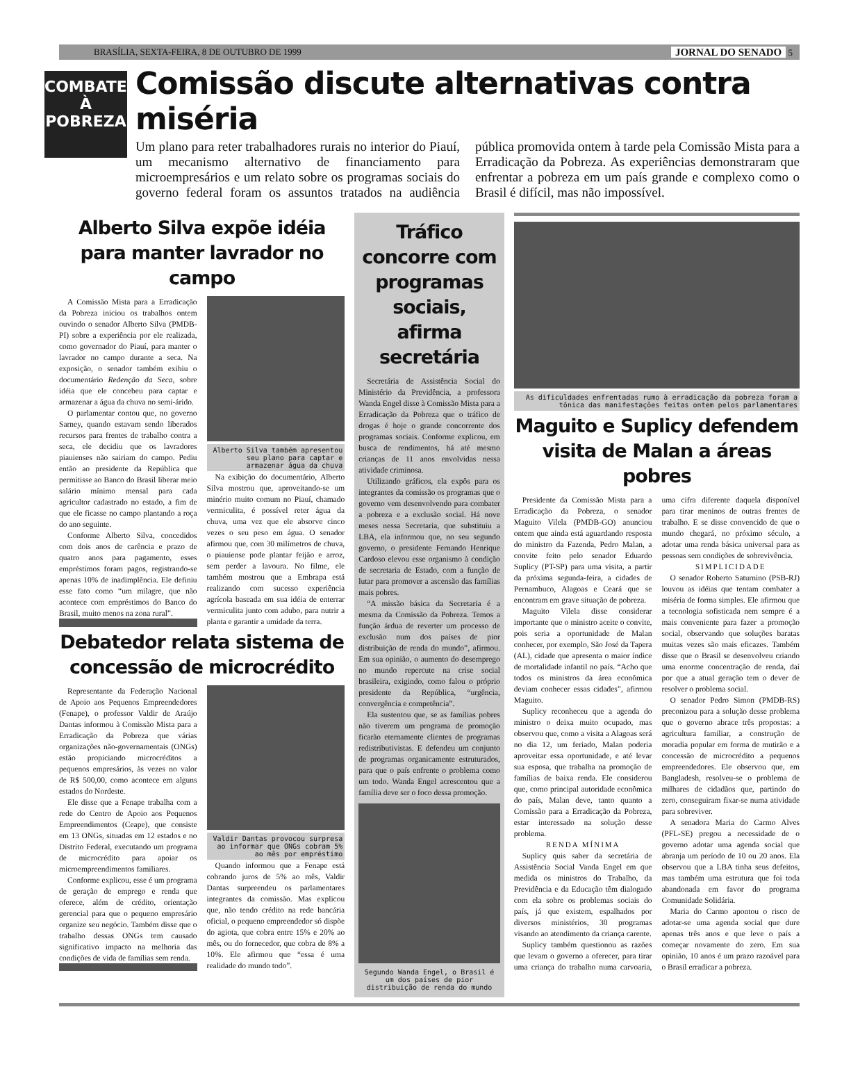BRASÍLIA, SEXTA-FEIRA, 8 DE OUTUBRO DE 1999 JORNAL DO SENADO 5
COMBATE À
POBREZA
Comissão discute alternativas contra miséria
Um plano para reter trabalhadores rurais no interior do Piauí, um mecanismo alternativo de financiamento para microempresários e um relato sobre os programas sociais do governo federal foram os assuntos tratados na audiência pública promovida ontem à tarde pela Comissão Mista para a Erradicação da Pobreza. As experiências demonstraram que enfrentar a pobreza em um país grande e complexo como o Brasil é difícil, mas não impossível.
Alberto Silva expõe idéia para manter lavrador no campo
A Comissão Mista para a Erradicação da Pobreza iniciou os trabalhos ontem ouvindo o senador Alberto Silva (PMDB-PI) sobre a experiência por ele realizada, como governador do Piauí, para manter o lavrador no campo durante a seca. Na exposição, o senador também exibiu o documentário Redenção da Seca, sobre idéia que ele concebeu para captar e armazenar a água da chuva no semi-árido.
O parlamentar contou que, no governo Sarney, quando estavam sendo liberados recursos para frentes de trabalho contra a seca, ele decidiu que os lavradores piauienses não sairiam do campo. Pediu então ao presidente da República que permitisse ao Banco do Brasil liberar meio salário mínimo mensal para cada agricultor cadastrado no estado, a fim de que ele ficasse no campo plantando a roça do ano seguinte.
Conforme Alberto Silva, concedidos com dois anos de carência e prazo de quatro anos para pagamento, esses empréstimos foram pagos, registrando-se apenas 10% de inadimplência. Ele definiu esse fato como “um milagre, que não acontece com empréstimos do Banco do Brasil, muito menos na zona rural”.
Alberto Silva também apresentou seu plano para captar e armazenar água da chuva
Na exibição do documentário, Alberto Silva mostrou que, aproveitando-se um minério muito comum no Piauí, chamado vermiculita, é possível reter água da chuva, uma vez que ele absorve cinco vezes o seu peso em água. O senador afirmou que, com 30 milímetros de chuva, o piauiense pode plantar feijão e arroz, sem perder a lavoura. No filme, ele também mostrou que a Embrapa está realizando com sucesso experiência agrícola baseada em sua idéia de enterrar vermiculita junto com adubo, para nutrir a planta e garantir a umidade da terra.
Debatedor relata sistema de concessão de microcrédito
Representante da Federação Nacional de Apoio aos Pequenos Empreendedores (Fenape), o professor Valdir de Araújo Dantas informou à Comissão Mista para a Erradicação da Pobreza que várias organizações não-governamentais (ONGs) estão propiciando microcréditos a pequenos empresários, às vezes no valor de R$ 500,00, como acontece em alguns estados do Nordeste.
Ele disse que a Fenape trabalha com a rede do Centro de Apoio aos Pequenos Empreendimentos (Ceape), que consiste em 13 ONGs, situadas em 12 estados e no Distrito Federal, executando um programa de microcrédito para apoiar os microempreendimentos familiares.
Conforme explicou, esse é um programa de geração de emprego e renda que oferece, além de crédito, orientação gerencial para que o pequeno empresário organize seu negócio. Também disse que o trabalho dessas ONGs tem causado significativo impacto na melhoria das condições de vida de famílias sem renda.
Valdir Dantas provocou surpresa ao informar que ONGs cobram 5% ao mês por empréstimo
Quando informou que a Fenape está cobrando juros de 5% ao mês, Valdir Dantas surpreendeu os parlamentares integrantes da comissão. Mas explicou que, não tendo crédito na rede bancária oficial, o pequeno empreendedor só dispõe do agiota, que cobra entre 15% e 20% ao mês, ou do fornecedor, que cobra de 8% a 10%. Ele afirmou que “essa é uma realidade do mundo todo”.
Tráfico concorre com programas sociais, afirma secretária
Secretária de Assistência Social do Ministério da Previdência, a professora Wanda Engel disse à Comissão Mista para a Erradicação da Pobreza que o tráfico de drogas é hoje o grande concorrente dos programas sociais. Conforme explicou, em busca de rendimentos, há até mesmo crianças de 11 anos envolvidas nessa atividade criminosa.
Utilizando gráficos, ela expôs para os integrantes da comissão os programas que o governo vem desenvolvendo para combater a pobreza e a exclusão social. Há nove meses nessa Secretaria, que substituiu a LBA, ela informou que, no seu segundo governo, o presidente Fernando Henrique Cardoso elevou esse organismo à condição de secretaria de Estado, com a função de lutar para promover a ascensão das famílias mais pobres.
“A missão básica da Secretaria é a mesma da Comissão da Pobreza. Temos a função árdua de reverter um processo de exclusão num dos países de pior distribuição de renda do mundo”, afirmou. Em sua opinião, o aumento do desemprego no mundo repercute na crise social brasileira, exigindo, como falou o próprio presidente da República, “urgência, convergência e competência”.
Ela sustentou que, se as famílias pobres não tiverem um programa de promoção ficarão eternamente clientes de programas redistributivistas. E defendeu um conjunto de programas organicamente estruturados, para que o país enfrente o problema como um todo. Wanda Engel acrescentou que a família deve ser o foco dessa promoção.
Segundo Wanda Engel, o Brasil é um dos países de pior distribuição de renda do mundo
As dificuldades enfrentadas rumo à erradicação da pobreza foram a tônica das manifestações feitas ontem pelos parlamentares
Maguito e Suplicy defendem visita de Malan a áreas pobres
Presidente da Comissão Mista para a Erradicação da Pobreza, o senador Maguito Vilela (PMDB-GO) anunciou ontem que ainda está aguardando resposta do ministro da Fazenda, Pedro Malan, a convite feito pelo senador Eduardo Suplicy (PT-SP) para uma visita, a partir da próxima segunda-feira, a cidades de Pernambuco, Alagoas e Ceará que se encontram em grave situação de pobreza.
Maguito Vilela disse considerar importante que o ministro aceite o convite, pois seria a oportunidade de Malan conhecer, por exemplo, São José da Tapera (AL), cidade que apresenta o maior índice de mortalidade infantil no país. “Acho que todos os ministros da área econômica deviam conhecer essas cidades”, afirmou Maguito.
Suplicy reconheceu que a agenda do ministro o deixa muito ocupado, mas observou que, como a visita a Alagoas será no dia 12, um feriado, Malan poderia aproveitar essa oportunidade, e até levar sua esposa, que trabalha na promoção de famílias de baixa renda. Ele considerou que, como principal autoridade econômica do país, Malan deve, tanto quanto a Comissão para a Erradicação da Pobreza, estar interessado na solução desse problema.
RENDA MÍNIMA
Suplicy quis saber da secretária de Assistência Social Vanda Engel em que medida os ministros do Trabalho, da Previdência e da Educação têm dialogado com ela sobre os problemas sociais do país, já que existem, espalhados por diversos ministérios, 30 programas visando ao atendimento da criança carente.
Suplicy também questionou as razões que levam o governo a oferecer, para tirar uma criança do trabalho numa carvoaria, uma cifra diferente daquela disponível para tirar meninos de outras frentes de trabalho. E se disse convencido de que o mundo chegará, no próximo século, a adotar uma renda básica universal para as pessoas sem condições de sobrevivência.
SIMPLICIDADE
O senador Roberto Saturnino (PSB-RJ) louvou as idéias que tentam combater a miséria de forma simples. Ele afirmou que a tecnologia sofisticada nem sempre é a mais conveniente para fazer a promoção social, observando que soluções baratas muitas vezes são mais eficazes. Também disse que o Brasil se desenvolveu criando uma enorme concentração de renda, daí por que a atual geração tem o dever de resolver o problema social.
O senador Pedro Simon (PMDB-RS) preconizou para a solução desse problema que o governo abrace três propostas: a agricultura familiar, a construção de moradia popular em forma de mutirão e a concessão de microcrédito a pequenos empreendedores. Ele observou que, em Bangladesh, resolveu-se o problema de milhares de cidadãos que, partindo do zero, conseguiram fixar-se numa atividade para sobreviver.
A senadora Maria do Carmo Alves (PFL-SE) pregou a necessidade de o governo adotar uma agenda social que abranja um período de 10 ou 20 anos. Ela observou que a LBA tinha seus defeitos, mas também uma estrutura que foi toda abandonada em favor do programa Comunidade Solidária.
Maria do Carmo apontou o risco de adotar-se uma agenda social que dure apenas três anos e que leve o país a começar novamente do zero. Em sua opinião, 10 anos é um prazo razoável para o Brasil erradicar a pobreza.